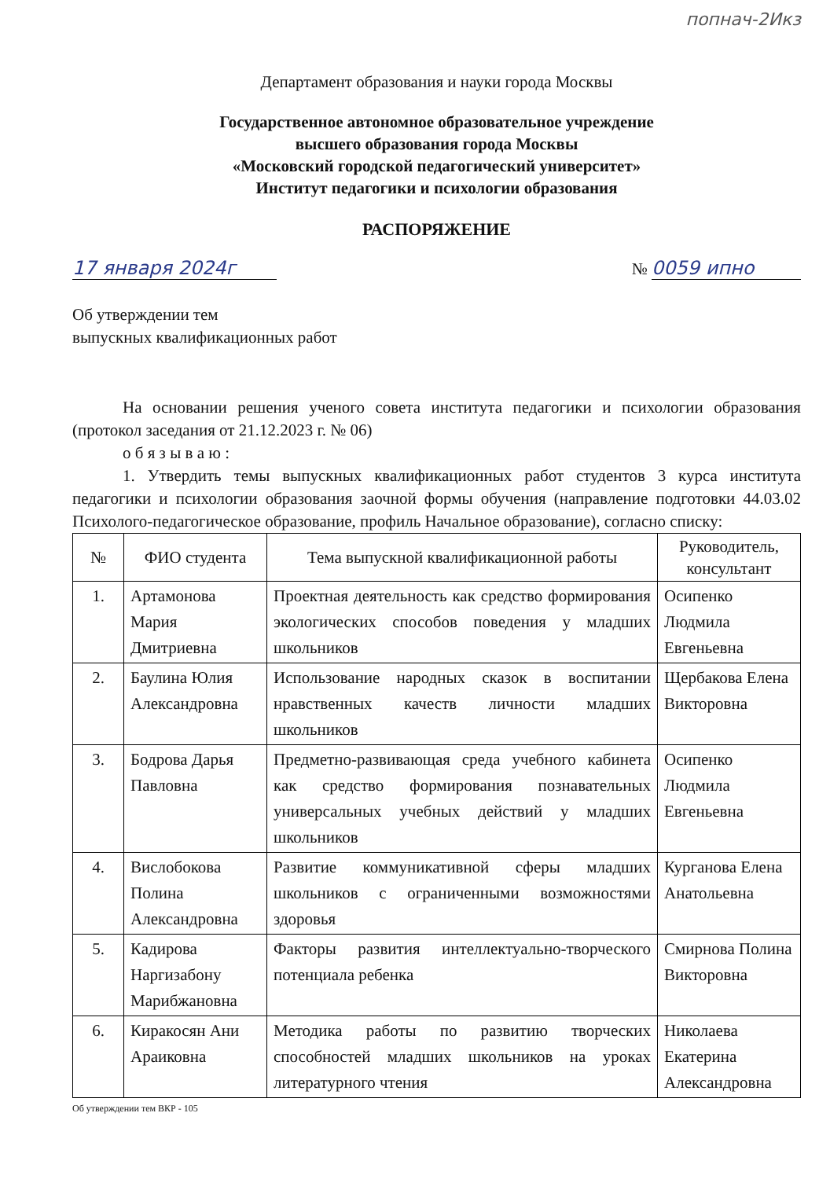попнач-2Икз
Департамент образования и науки города Москвы
Государственное автономное образовательное учреждение
высшего образования города Москвы
«Московский городской педагогический университет»
Институт педагогики и психологии образования
РАСПОРЯЖЕНИЕ
17 января 2024г № 0059 ипно
Об утверждении тем
выпускных квалификационных работ
На основании решения ученого совета института педагогики и психологии образования (протокол заседания от 21.12.2023 г. № 06)
о б я з ы в а ю :
1. Утвердить темы выпускных квалификационных работ студентов 3 курса института педагогики и психологии образования заочной формы обучения (направление подготовки 44.03.02 Психолого-педагогическое образование, профиль Начальное образование), согласно списку:
| № | ФИО студента | Тема выпускной квалификационной работы | Руководитель, консультант |
| --- | --- | --- | --- |
| 1. | Артамонова Мария Дмитриевна | Проектная деятельность как средство формирования экологических способов поведения у младших школьников | Осипенко Людмила Евгеньевна |
| 2. | Баулина Юлия Александровна | Использование народных сказок в воспитании нравственных качеств личности младших школьников | Щербакова Елена Викторовна |
| 3. | Бодрова Дарья Павловна | Предметно-развивающая среда учебного кабинета как средство формирования познавательных универсальных учебных действий у младших школьников | Осипенко Людмила Евгеньевна |
| 4. | Вислобокова Полина Александровна | Развитие коммуникативной сферы младших школьников с ограниченными возможностями здоровья | Курганова Елена Анатольевна |
| 5. | Кадирова Наргизабону Марибжановна | Факторы развития интеллектуально-творческого потенциала ребенка | Смирнова Полина Викторовна |
| 6. | Киракосян Ани Араиковна | Методика работы по развитию творческих способностей младших школьников на уроках литературного чтения | Николаева Екатерина Александровна |
Об утверждении тем ВКР - 105